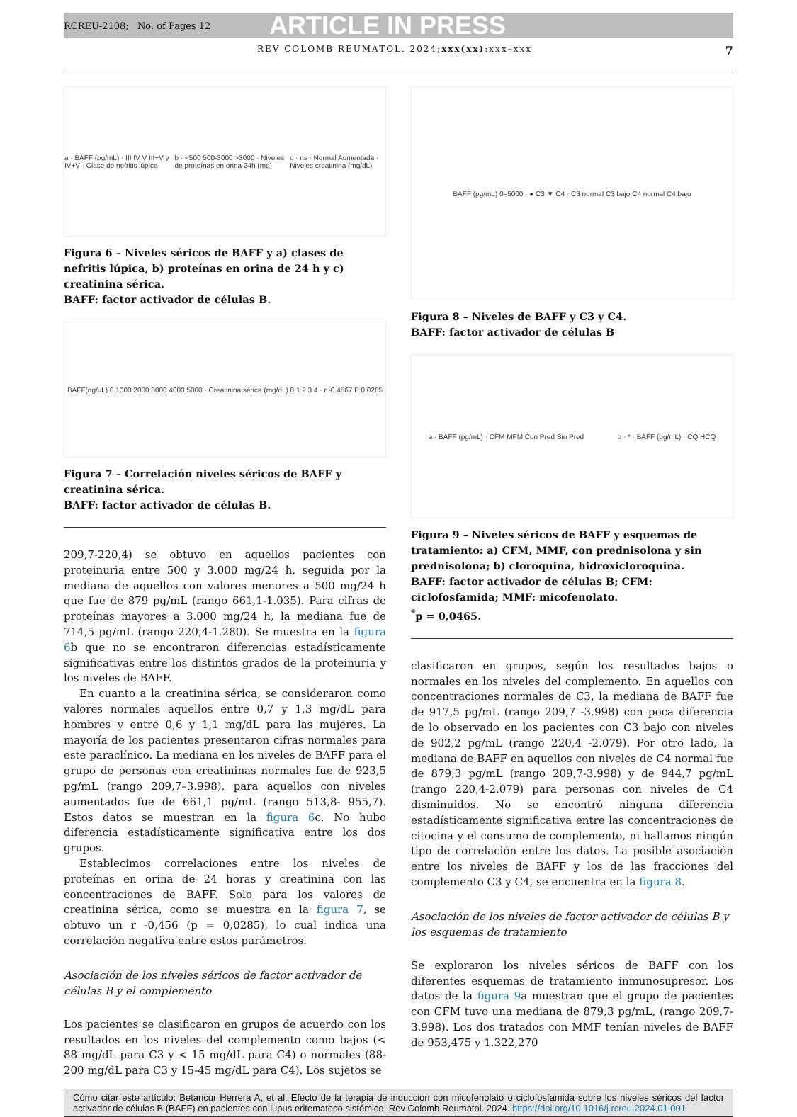RCREU-2108; No. of Pages 12 ARTICLE IN PRESS
REV COLOMB REUMATOL. 2024;xxx(xx):xxx–xxx 7
a · BAFF (pg/mL) · III IV V III+V y IV+V · Clase de nefritis lúpica b · <500 500-3000 >3000 · Niveles de proteínas en orina 24h (mg) c · ns · Normal Aumentada · Niveles creatinina (mg/dL)
Figura 6 – Niveles séricos de BAFF y a) clases de nefritis lúpica, b) proteínas en orina de 24 h y c) creatinina sérica.
BAFF: factor activador de células B.
BAFF(ng/uL) 0 1000 2000 3000 4000 5000 · Creatinina sérica (mg/dL) 0 1 2 3 4 · r -0.4567 P 0.0285
Figura 7 – Correlación niveles séricos de BAFF y creatinina sérica.
BAFF: factor activador de células B.
209,7-220,4) se obtuvo en aquellos pacientes con proteinuria entre 500 y 3.000 mg/24 h, seguida por la mediana de aquellos con valores menores a 500 mg/24 h que fue de 879 pg/mL (rango 661,1-1.035). Para cifras de proteínas mayores a 3.000 mg/24 h, la mediana fue de 714,5 pg/mL (rango 220,4-1.280). Se muestra en la figura 6b que no se encontraron diferencias estadísticamente significativas entre los distintos grados de la proteinuria y los niveles de BAFF.
En cuanto a la creatinina sérica, se consideraron como valores normales aquellos entre 0,7 y 1,3 mg/dL para hombres y entre 0,6 y 1,1 mg/dL para las mujeres. La mayoría de los pacientes presentaron cifras normales para este paraclínico. La mediana en los niveles de BAFF para el grupo de personas con creatininas normales fue de 923,5 pg/mL (rango 209,7–3.998), para aquellos con niveles aumentados fue de 661,1 pg/mL (rango 513,8- 955,7). Estos datos se muestran en la figura 6c. No hubo diferencia estadísticamente significativa entre los dos grupos.
Establecimos correlaciones entre los niveles de proteínas en orina de 24 horas y creatinina con las concentraciones de BAFF. Solo para los valores de creatinina sérica, como se muestra en la figura 7, se obtuvo un r -0,456 (p = 0,0285), lo cual indica una correlación negativa entre estos parámetros.
Asociación de los niveles séricos de factor activador de células B y el complemento
Los pacientes se clasificaron en grupos de acuerdo con los resultados en los niveles del complemento como bajos (< 88 mg/dL para C3 y < 15 mg/dL para C4) o normales (88-200 mg/dL para C3 y 15-45 mg/dL para C4). Los sujetos se
BAFF (pg/mL) 0–5000 · ● C3 ▼ C4 · C3 normal C3 bajo C4 normal C4 bajo
Figura 8 – Niveles de BAFF y C3 y C4.
BAFF: factor activador de células B
a · BAFF (pg/mL) · CFM MFM Con Pred Sin Pred b · * · BAFF (pg/mL) · CQ HCQ
Figura 9 – Niveles séricos de BAFF y esquemas de tratamiento: a) CFM, MMF, con prednisolona y sin prednisolona; b) cloroquina, hidroxicloroquina.
BAFF: factor activador de células B; CFM: ciclofosfamida; MMF: micofenolato.
<sup>*</sup> p = 0,0465.
clasificaron en grupos, según los resultados bajos o normales en los niveles del complemento. En aquellos con concentraciones normales de C3, la mediana de BAFF fue de 917,5 pg/mL (rango 209,7 -3.998) con poca diferencia de lo observado en los pacientes con C3 bajo con niveles de 902,2 pg/mL (rango 220,4 -2.079). Por otro lado, la mediana de BAFF en aquellos con niveles de C4 normal fue de 879,3 pg/mL (rango 209,7-3.998) y de 944,7 pg/mL (rango 220,4-2.079) para personas con niveles de C4 disminuidos. No se encontró ninguna diferencia estadísticamente significativa entre las concentraciones de citocina y el consumo de complemento, ni hallamos ningún tipo de correlación entre los datos. La posible asociación entre los niveles de BAFF y los de las fracciones del complemento C3 y C4, se encuentra en la figura 8.
Asociación de los niveles de factor activador de células B y los esquemas de tratamiento
Se exploraron los niveles séricos de BAFF con los diferentes esquemas de tratamiento inmunosupresor. Los datos de la figura 9a muestran que el grupo de pacientes con CFM tuvo una mediana de 879,3 pg/mL, (rango 209,7-3.998). Los dos tratados con MMF tenían niveles de BAFF de 953,475 y 1.322,270
Cómo citar este artículo: Betancur Herrera A, et al. Efecto de la terapia de inducción con micofenolato o ciclofosfamida sobre los niveles séricos del factor activador de células B (BAFF) en pacientes con lupus eritematoso sistémico. Rev Colomb Reumatol. 2024. https://doi.org/10.1016/j.rcreu.2024.01.001